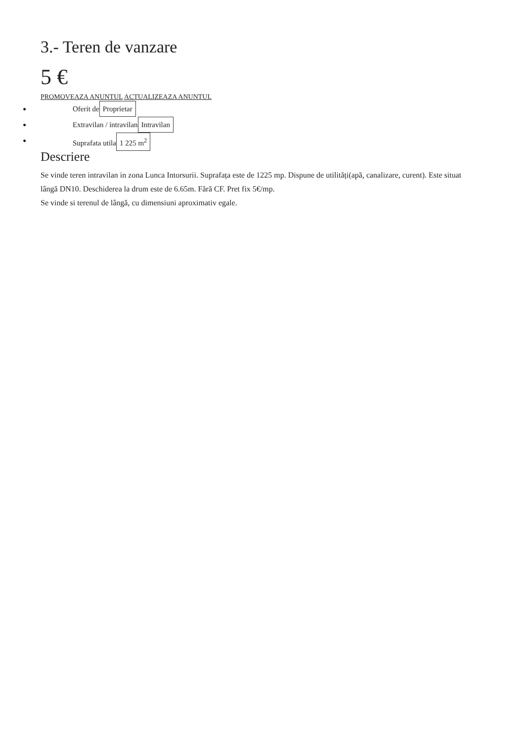3.- Teren de vanzare
5 €
PROMOVEAZA ANUNTUL ACTUALIZEAZA ANUNTUL
● Oferit de Proprietar
● Extravilan / intravilan Intravilan
● Suprafata utila 1 225 m<sup>2</sup>
Descriere
Se vinde teren intravilan in zona Lunca Intorsurii. Suprafața este de 1225 mp. Dispune de utilități(apă, canalizare, curent). Este situat lângă DN10. Deschiderea la drum este de 6.65m. Fără CF. Pret fix 5€/mp.
Se vinde si terenul de lângă, cu dimensiuni aproximativ egale.